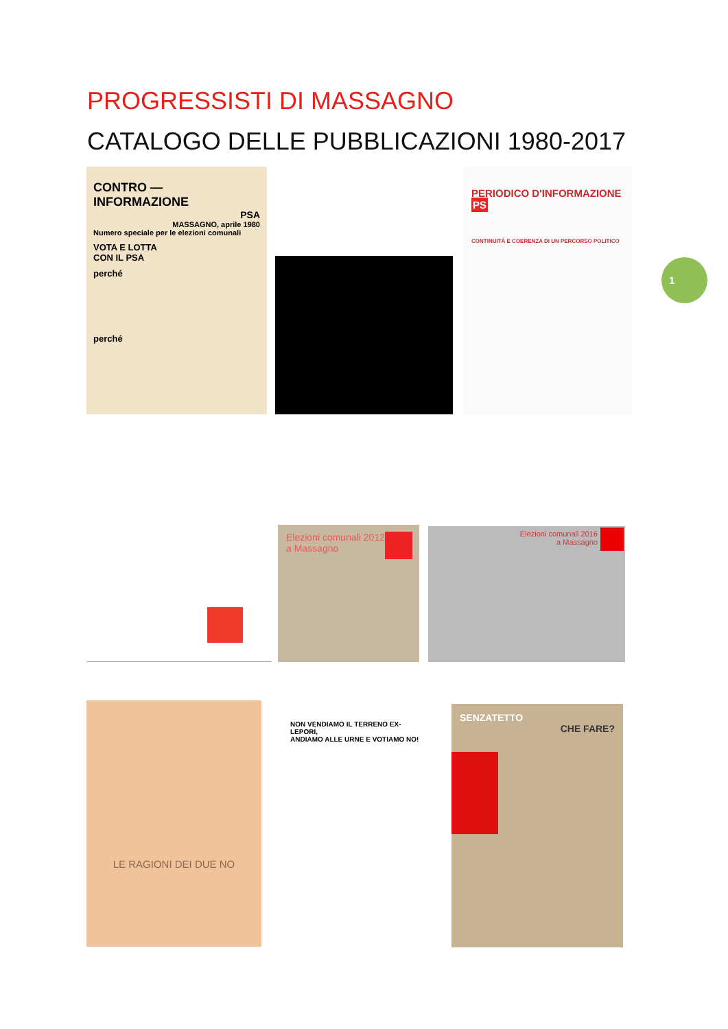PROGRESSISTI DI MASSAGNO
CATALOGO DELLE PUBBLICAZIONI 1980-2017
CONTRO — INFORMAZIONE
PSA
MASSAGNO, aprile 1980
Numero speciale per le elezioni comunali
VOTA E LOTTA
CON IL PSA
perché
perché
PERIODICO D'INFORMAZIONE PS
CONTINUITÀ E COERENZA DI UN PERCORSO POLITICO
1
Elezioni comunali 2012
a Massagno
Elezioni comunali 2016
a Massagno
LE RAGIONI DEI DUE NO
NON VENDIAMO IL TERRENO EX-LEPORI,
ANDIAMO ALLE URNE E VOTIAMO NO!
SENZATETTO
CHE FARE?